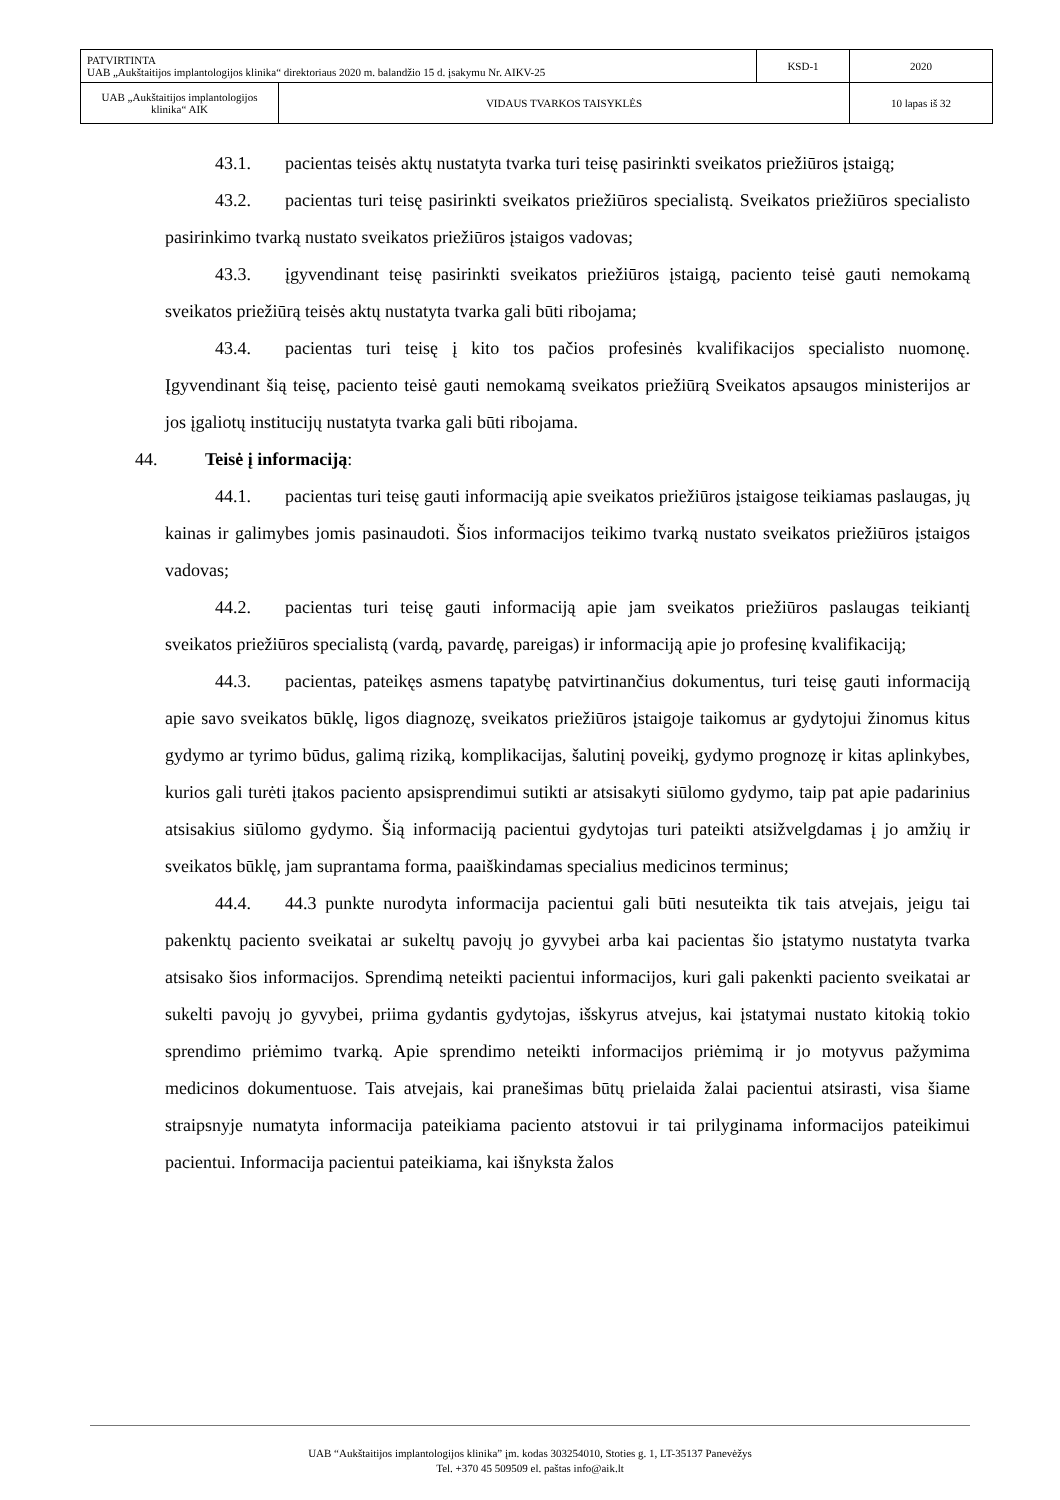| PATVIRTINTA UAB „Aukštaitijos implantologijos klinika“ direktoriaus 2020 m. balandžio 15 d. įsakymu Nr. AIKV-25 | | KSD-1 | 2020 |
| UAB „Aukštaitijos implantologijos klinika“ AIK | VIDAUS TVARKOS TAISYKLĖS | | 10 lapas iš 32 |
43.1. pacientas teisės aktų nustatyta tvarka turi teisę pasirinkti sveikatos priežiūros įstaigą;
43.2. pacientas turi teisę pasirinkti sveikatos priežiūros specialistą. Sveikatos priežiūros specialisto pasirinkimo tvarką nustato sveikatos priežiūros įstaigos vadovas;
43.3. įgyvendinant teisę pasirinkti sveikatos priežiūros įstaigą, paciento teisė gauti nemokamą sveikatos priežiūrą teisės aktų nustatyta tvarka gali būti ribojama;
43.4. pacientas turi teisę į kito tos pačios profesinės kvalifikacijos specialisto nuomonę. Įgyvendinant šią teisę, paciento teisė gauti nemokamą sveikatos priežiūrą Sveikatos apsaugos ministerijos ar jos įgaliotų institucijų nustatyta tvarka gali būti ribojama.
44. Teisė į informaciją:
44.1. pacientas turi teisę gauti informaciją apie sveikatos priežiūros įstaigose teikiamas paslaugas, jų kainas ir galimybes jomis pasinaudoti. Šios informacijos teikimo tvarką nustato sveikatos priežiūros įstaigos vadovas;
44.2. pacientas turi teisę gauti informaciją apie jam sveikatos priežiūros paslaugas teikiantį sveikatos priežiūros specialistą (vardą, pavardę, pareigas) ir informaciją apie jo profesinę kvalifikaciją;
44.3. pacientas, pateikęs asmens tapatybę patvirtinančius dokumentus, turi teisę gauti informaciją apie savo sveikatos būklę, ligos diagnozę, sveikatos priežiūros įstaigoje taikomus ar gydytojui žinomus kitus gydymo ar tyrimo būdus, galimą riziką, komplikacijas, šalutinį poveikį, gydymo prognozę ir kitas aplinkybes, kurios gali turėti įtakos paciento apsisprendimui sutikti ar atsisakyti siūlomo gydymo, taip pat apie padarinius atsisakius siūlomo gydymo. Šią informaciją pacientui gydytojas turi pateikti atsižvelgdamas į jo amžių ir sveikatos būklę, jam suprantama forma, paaiškindamas specialius medicinos terminus;
44.4. 44.3 punkte nurodyta informacija pacientui gali būti nesuteikta tik tais atvejais, jeigu tai pakenktų paciento sveikatai ar sukeltų pavojų jo gyvybei arba kai pacientas šio įstatymo nustatyta tvarka atsisako šios informacijos. Sprendimą neteikti pacientui informacijos, kuri gali pakenkti paciento sveikatai ar sukelti pavojų jo gyvybei, priima gydantis gydytojas, išskyrus atvejus, kai įstatymai nustato kitokią tokio sprendimo priėmimo tvarką. Apie sprendimo neteikti informacijos priėmimą ir jo motyvus pažymima medicinos dokumentuose. Tais atvejais, kai pranešimas būtų prielaida žalai pacientui atsirasti, visa šiame straipsnyje numatyta informacija pateikiama paciento atstovui ir tai prilyginama informacijos pateikimui pacientui. Informacija pacientui pateikiama, kai išnyksta žalos
UAB “Aukštaitijos implantologijos klinika” įm. kodas 303254010, Stoties g. 1, LT-35137 Panevėžys
Tel. +370 45 509509 el. paštas info@aik.lt